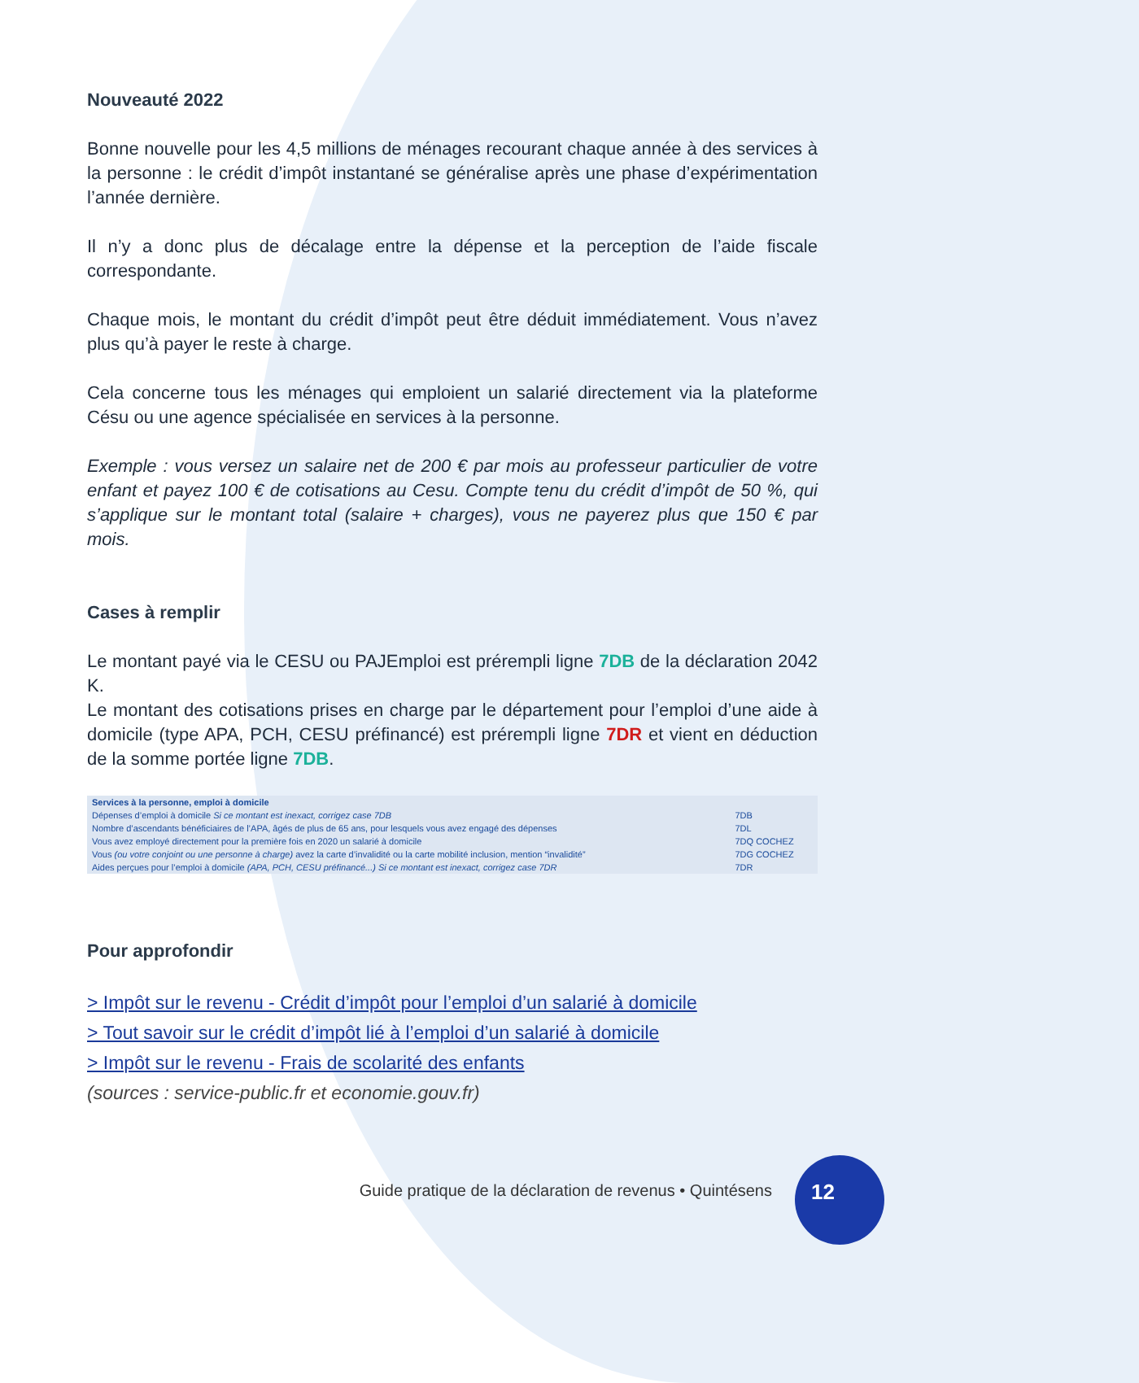Nouveauté 2022
Bonne nouvelle pour les 4,5 millions de ménages recourant chaque année à des services à la personne : le crédit d’impôt instantané se généralise après une phase d’expérimentation l’année dernière.
Il n’y a donc plus de décalage entre la dépense et la perception de l’aide fiscale correspondante.
Chaque mois, le montant du crédit d’impôt peut être déduit immédiatement. Vous n’avez plus qu’à payer le reste à charge.
Cela concerne tous les ménages qui emploient un salarié directement via la plateforme Césu ou une agence spécialisée en services à la personne.
Exemple : vous versez un salaire net de 200 € par mois au professeur particulier de votre enfant et payez 100 € de cotisations au Cesu. Compte tenu du crédit d’impôt de 50 %, qui s’applique sur le montant total (salaire + charges), vous ne payerez plus que 150 € par mois.
Cases à remplir
Le montant payé via le CESU ou PAJEmploi est prérempli ligne 7DB de la déclaration 2042 K.
Le montant des cotisations prises en charge par le département pour l’emploi d’une aide à domicile (type APA, PCH, CESU préfinancé) est prérempli ligne 7DR et vient en déduction de la somme portée ligne 7DB.
| Services à la personne, emploi à domicile | |
| Dépenses d’emploi à domicile Si ce montant est inexact, corrigez case 7DB | 7DB |
| Nombre d’ascendants bénéficiaires de l’APA, âgés de plus de 65 ans, pour lesquels vous avez engagé des dépenses | 7DL |
| Vous avez employé directement pour la première fois en 2020 un salarié à domicile | 7DQ COCHEZ |
| Vous (ou votre conjoint ou une personne à charge) avez la carte d’invalidité ou la carte mobilité inclusion, mention “invalidité” | 7DG COCHEZ |
| Aides perçues pour l’emploi à domicile (APA, PCH, CESU préfinancé...) Si ce montant est inexact, corrigez case 7DR | 7DR |
Pour approfondir
> Impôt sur le revenu - Crédit d’impôt pour l’emploi d’un salarié à domicile
> Tout savoir sur le crédit d’impôt lié à l’emploi d’un salarié à domicile
> Impôt sur le revenu - Frais de scolarité des enfants
(sources : service-public.fr et economie.gouv.fr)
Guide pratique de la déclaration de revenus • Quintésens
12